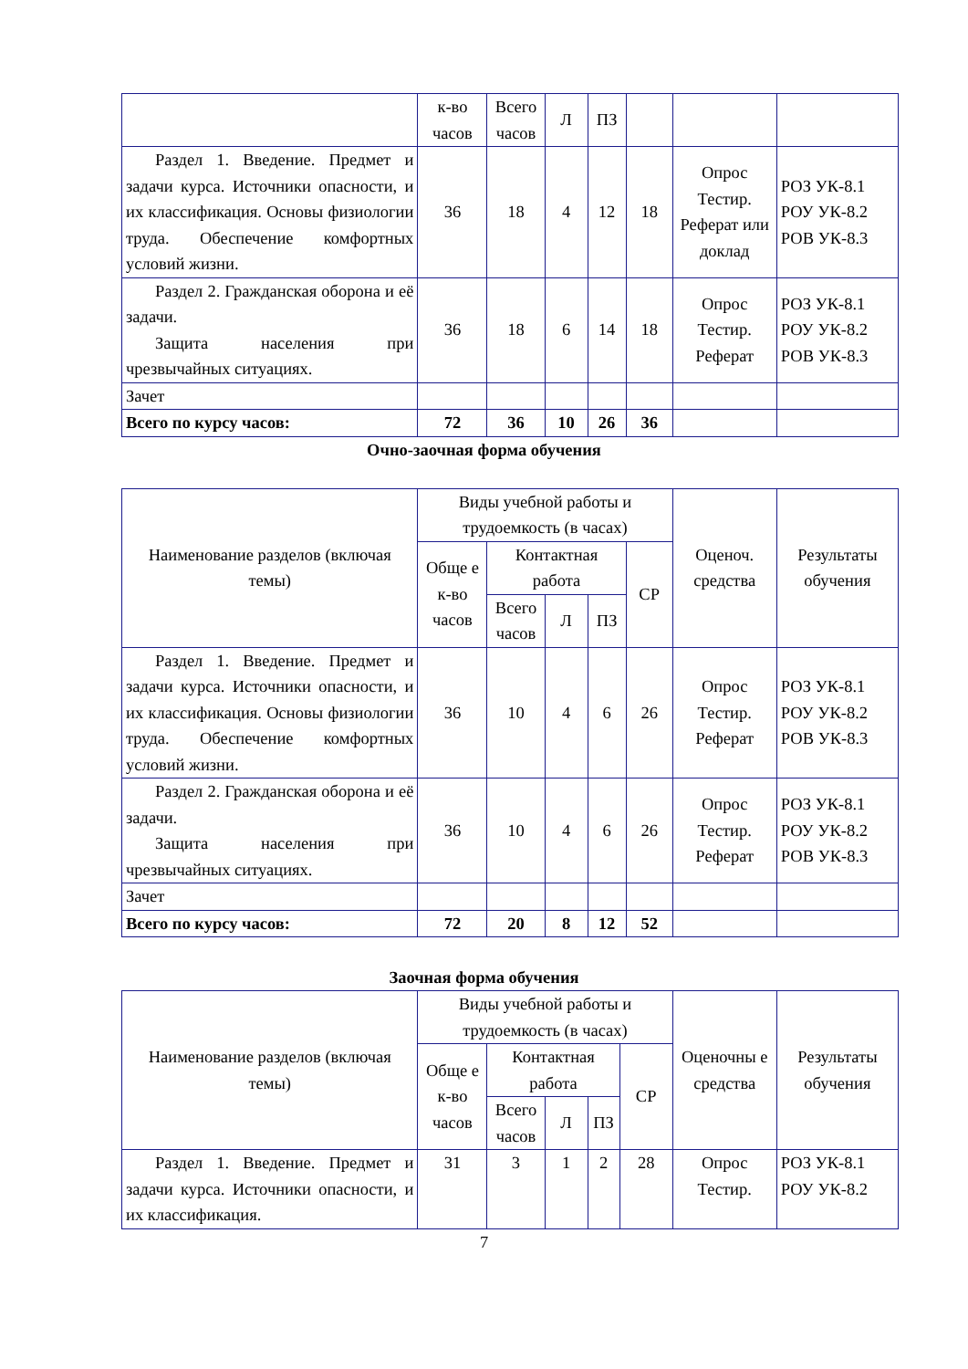| | к-во часов | Всего часов | Л | ПЗ | | | |
| Раздел 1. Введение. Предмет и задачи курса. Источники опасности, и их классификация. Основы физиологии труда. Обеспечение комфортных условий жизни. | 36 | 18 | 4 | 12 | 18 | Опрос Тестир. Реферат или доклад | РОЗ УК-8.1 РОУ УК-8.2 РОВ УК-8.3 |
| Раздел 2. Гражданская оборона и её задачи. Защита населения при чрезвычайных ситуациях. | 36 | 18 | 6 | 14 | 18 | Опрос Тестир. Реферат | РОЗ УК-8.1 РОУ УК-8.2 РОВ УК-8.3 |
| Зачет | | | | | | | |
| Всего по курсу часов: | 72 | 36 | 10 | 26 | 36 | | |
Очно-заочная форма обучения
| Наименование разделов (включая темы) | Виды учебной работы и трудоемкость (в часах) | | | | | Оценоч. средства | Результаты обучения |
| --- | --- | --- | --- | --- | --- | --- | --- |
| | Обще е к-во часов | Контактная работа | | | СР | | |
| | | Всего часов | Л | ПЗ | | | |
| Раздел 1. Введение. Предмет и задачи курса. Источники опасности, и их классификация. Основы физиологии труда. Обеспечение комфортных условий жизни. | 36 | 10 | 4 | 6 | 26 | Опрос Тестир. Реферат | РОЗ УК-8.1 РОУ УК-8.2 РОВ УК-8.3 |
| Раздел 2. Гражданская оборона и её задачи. Защита населения при чрезвычайных ситуациях. | 36 | 10 | 4 | 6 | 26 | Опрос Тестир. Реферат | РОЗ УК-8.1 РОУ УК-8.2 РОВ УК-8.3 |
| Зачет | | | | | | | |
| Всего по курсу часов: | 72 | 20 | 8 | 12 | 52 | | |
Заочная форма обучения
| Наименование разделов (включая темы) | Виды учебной работы и трудоемкость (в часах) | | | | | Оценочны е средства | Результаты обучения |
| --- | --- | --- | --- | --- | --- | --- | --- |
| | Обще е к-во часов | Контактная работа | | | СР | | |
| | | Всего часов | Л | ПЗ | | | |
| Раздел 1. Введение. Предмет и задачи курса. Источники опасности, и их классификация. | 31 | 3 | 1 | 2 | 28 | Опрос Тестир. | РОЗ УК-8.1 РОУ УК-8.2 |
7